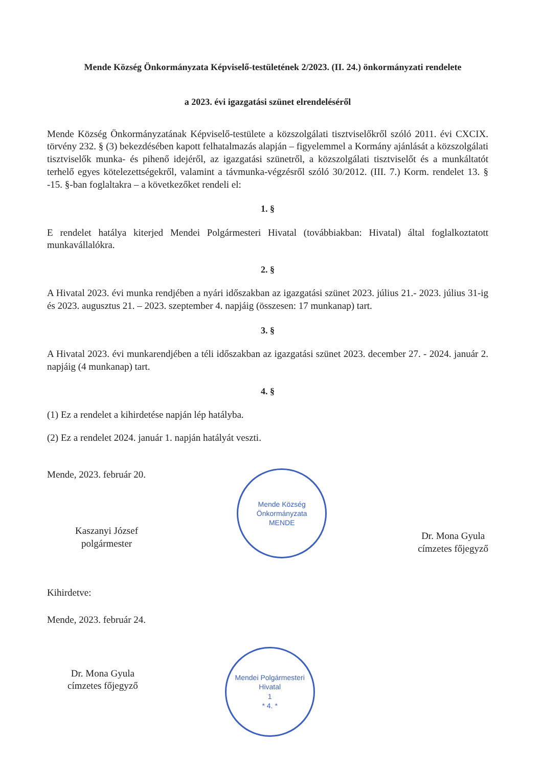Mende Község Önkormányzata Képviselő-testületének 2/2023. (II. 24.) önkormányzati rendelete
a 2023. évi igazgatási szünet elrendeléséről
Mende Község Önkormányzatának Képviselő-testülete a közszolgálati tisztviselőkről szóló 2011. évi CXCIX. törvény 232. § (3) bekezdésében kapott felhatalmazás alapján – figyelemmel a Kormány ajánlását a közszolgálati tisztviselők munka- és pihenő idejéről, az igazgatási szünetről, a közszolgálati tisztviselőt és a munkáltatót terhelő egyes kötelezettségekről, valamint a távmunka-végzésről szóló 30/2012. (III. 7.) Korm. rendelet 13. § -15. §-ban foglaltakra – a következőket rendeli el:
1. §
E rendelet hatálya kiterjed Mendei Polgármesteri Hivatal (továbbiakban: Hivatal) által foglalkoztatott munkavállalókra.
2. §
A Hivatal 2023. évi munka rendjében a nyári időszakban az igazgatási szünet 2023. július 21.- 2023. július 31-ig és 2023. augusztus 21. – 2023. szeptember 4. napjáig (összesen: 17 munkanap) tart.
3. §
A Hivatal 2023. évi munkarendjében a téli időszakban az igazgatási szünet 2023. december 27. - 2024. január 2. napjáig (4 munkanap) tart.
4. §
(1) Ez a rendelet a kihirdetése napján lép hatályba.
(2) Ez a rendelet 2024. január 1. napján hatályát veszti.
Mende, 2023. február 20.
Kaszanyi József
polgármester
Mende Község Önkormányzata
MENDE
Dr. Mona Gyula
címzetes főjegyző
Kihirdetve:
Mende, 2023. február 24.
Dr. Mona Gyula
címzetes főjegyző
Mendei Polgármesteri Hivatal
1
* 4. *